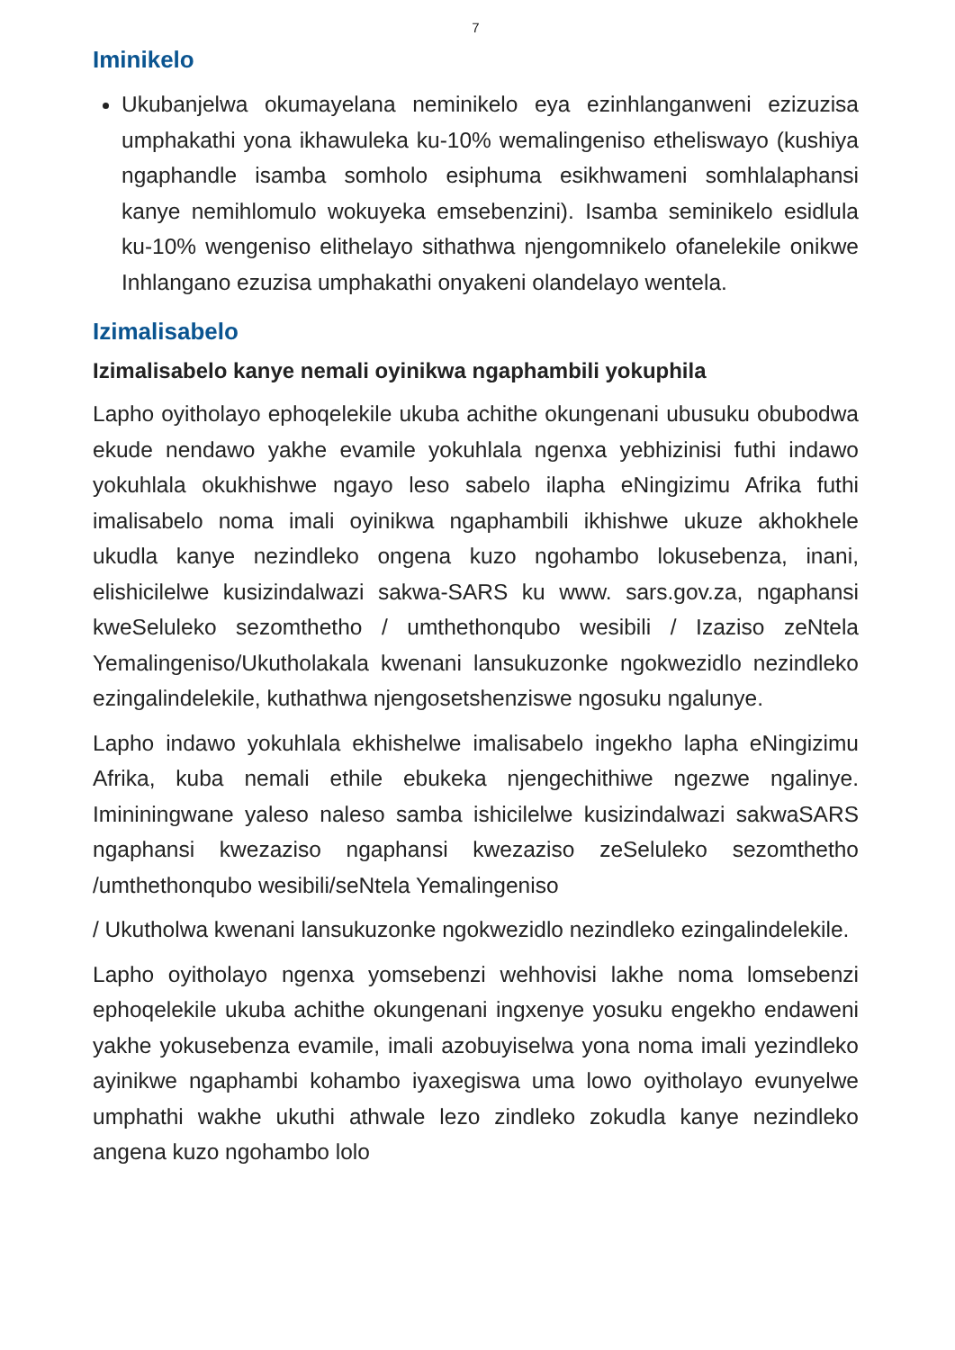7
Iminikelo
Ukubanjelwa okumayelana neminikelo eya ezinhlanganweni ezizuzisa umphakathi yona ikhawuleka ku-10% wemalingeniso etheliswayo (kushiya ngaphandle isamba somholo esiphuma esikhwameni somhlalaphansi kanye nemihlomulo wokuyeka emsebenzini). Isamba seminikelo esidlula ku-10% wengeniso elithelayo sithathwa njengomnikelo ofanelekile onikwe Inhlangano ezuzisa umphakathi onyakeni olandelayo wentela.
Izimalisabelo
Izimalisabelo kanye nemali oyinikwa ngaphambili yokuphila
Lapho oyitholayo ephoqelekile ukuba achithe okungenani ubusuku obubodwa ekude nendawo yakhe evamile yokuhlala ngenxa yebhizinisi futhi indawo yokuhlala okukhishwe ngayo leso sabelo ilapha eNingizimu Afrika futhi imalisabelo noma imali oyinikwa ngaphambili ikhishwe ukuze akhokhele ukudla kanye nezindleko ongena kuzo ngohambo lokusebenza, inani, elishicilelwe kusizindalwazi sakwa-SARS ku www. sars.gov.za, ngaphansi kweSeluleko sezomthetho / umthethonqubo wesibili / Izaziso zeNtela Yemalingeniso/Ukutholakala kwenani lansukuzonke ngokwezidlo nezindleko ezingalindelekile, kuthathwa njengosetshenziswe ngosuku ngalunye.
Lapho indawo yokuhlala ekhishelwe imalisabelo ingekho lapha eNingizimu Afrika, kuba nemali ethile ebukeka njengechithiwe ngezwe ngalinye. Imininingwane yaleso naleso samba ishicilelwe kusizindalwazi sakwaSARS ngaphansi kwezaziso ngaphansi kwezaziso zeSeluleko sezomthetho /umthethonqubo wesibili/seNtela Yemalingeniso
/ Ukutholwa kwenani lansukuzonke ngokwezidlo nezindleko ezingalindelekile.
Lapho oyitholayo ngenxa yomsebenzi wehhovisi lakhe noma lomsebenzi ephoqelekile ukuba achithe okungenani ingxenye yosuku engekho endaweni yakhe yokusebenza evamile, imali azobuyiselwa yona noma imali yezindleko ayinikwe ngaphambi kohambo iyaxegiswa uma lowo oyitholayo evunyelwe umphathi wakhe ukuthi athwale lezo zindleko zokudla kanye nezindleko angena kuzo ngohambo lolo